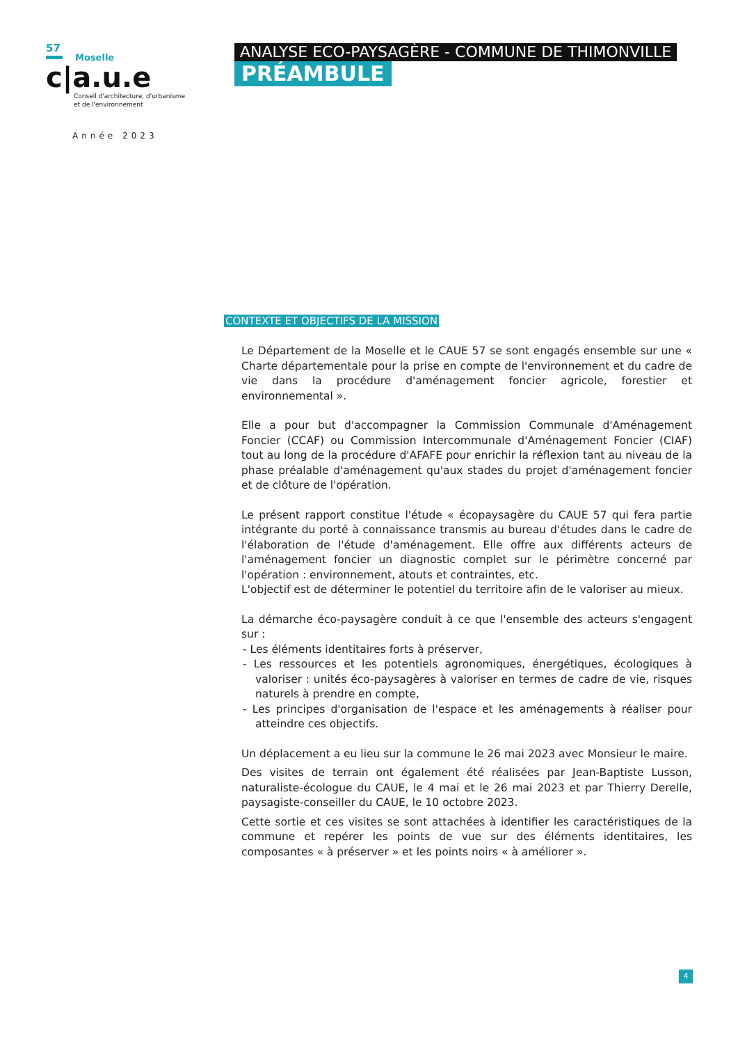57
Moselle
c|a.u.e
Conseil d'architecture, d'urbanisme
et de l'environnement
Année 2023
ANALYSE ECO-PAYSAGÈRE - COMMUNE DE THIMONVILLE
PRÉAMBULE
CONTEXTE ET OBJECTIFS DE LA MISSION
Le Département de la Moselle et le CAUE 57 se sont engagés ensemble sur une « Charte départementale pour la prise en compte de l'environnement et du cadre de vie dans la procédure d'aménagement foncier agricole, forestier et environnemental ».
Elle a pour but d'accompagner la Commission Communale d'Aménagement Foncier (CCAF) ou Commission Intercommunale d'Aménagement Foncier (CIAF) tout au long de la procédure d'AFAFE pour enrichir la réflexion tant au niveau de la phase préalable d'aménagement qu'aux stades du projet d'aménagement foncier et de clôture de l'opération.
Le présent rapport constitue l'étude « écopaysagère du CAUE 57 qui fera partie intégrante du porté à connaissance transmis au bureau d'études dans le cadre de l'élaboration de l'étude d'aménagement. Elle offre aux différents acteurs de l'aménagement foncier un diagnostic complet sur le périmètre concerné par l'opération : environnement, atouts et contraintes, etc.
L'objectif est de déterminer le potentiel du territoire afin de le valoriser au mieux.
La démarche éco-paysagère conduit à ce que l'ensemble des acteurs s'engagent sur :
- Les éléments identitaires forts à préserver,
- Les ressources et les potentiels agronomiques, énergétiques, écologiques à valoriser : unités éco-paysagères à valoriser en termes de cadre de vie, risques naturels à prendre en compte,
- Les principes d'organisation de l'espace et les aménagements à réaliser pour atteindre ces objectifs.
Un déplacement a eu lieu sur la commune le 26 mai 2023 avec Monsieur le maire.
Des visites de terrain ont également été réalisées par Jean-Baptiste Lusson, naturaliste-écologue du CAUE, le 4 mai et le 26 mai 2023 et par Thierry Derelle, paysagiste-conseiller du CAUE, le 10 octobre 2023.
Cette sortie et ces visites se sont attachées à identifier les caractéristiques de la commune et repérer les points de vue sur des éléments identitaires, les composantes « à préserver » et les points noirs « à améliorer ».
4